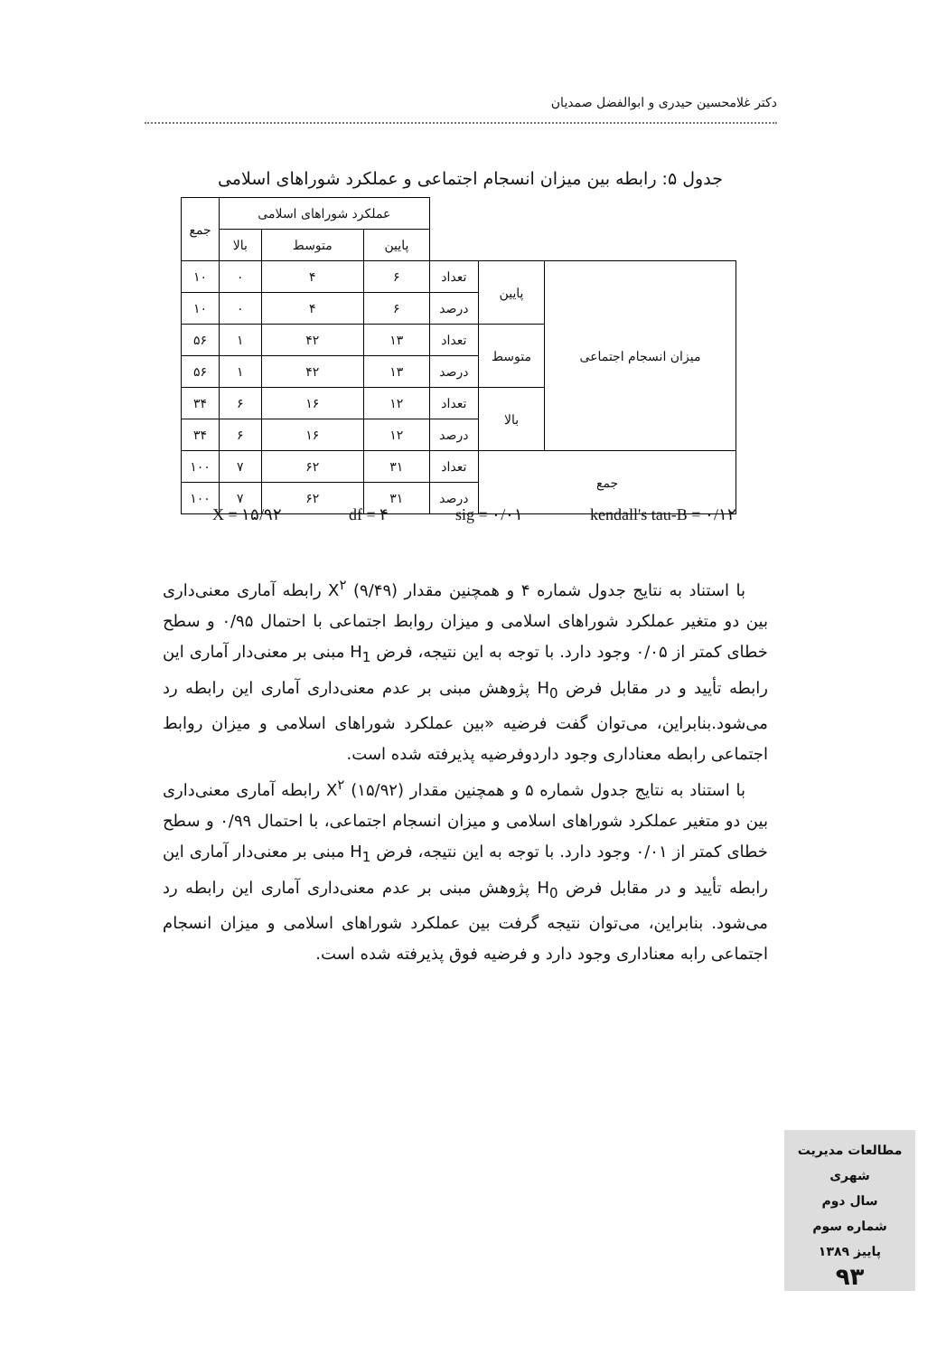دکتر غلامحسین حیدری و ابوالفضل صمدیان
جدول ۵: رابطه بین میزان انسجام اجتماعی و عملکرد شوراهای اسلامی
| | | | عملکرد شوراهای اسلامی | | | جمع |
| --- | --- | --- | --- | --- | --- | --- |
| | | | پایین | متوسط | بالا | |
| میزان انسجام اجتماعی | پایین | تعداد | ۶ | ۴ | ۰ | ۱۰ |
| | | درصد | ۶ | ۴ | ۰ | ۱۰ |
| | متوسط | تعداد | ۱۳ | ۴۲ | ۱ | ۵۶ |
| | | درصد | ۱۳ | ۴۲ | ۱ | ۵۶ |
| | بالا | تعداد | ۱۲ | ۱۶ | ۶ | ۳۴ |
| | | درصد | ۱۲ | ۱۶ | ۶ | ۳۴ |
| جمع | | تعداد | ۳۱ | ۶۲ | ۷ | ۱۰۰ |
| | | درصد | ۳۱ | ۶۲ | ۷ | ۱۰۰ |
X = ۱۵/۹۲ df = ۴ sig = ۰/۰۱ kendall's tau-B = ۰/۱۲
با استناد به نتایج جدول شماره ۴ و همچنین مقدار X<sup>۲</sup> (۹/۴۹) رابطه آماری معنی‌داری بین دو متغیر عملکرد شوراهای اسلامی و میزان روابط اجتماعی با احتمال ۰/۹۵ و سطح خطای کمتر از ۰/۰۵ وجود دارد. با توجه به این نتیجه، فرض H<sub>1</sub> مبنی بر معنی‌دار آماری این رابطه تأیید و در مقابل فرض H<sub>0</sub> پژوهش مبنی بر عدم معنی‌داری آماری این رابطه رد می‌شود.بنابراین، می‌توان گفت فرضیه «بین عملکرد شوراهای اسلامی و میزان روابط اجتماعی رابطه معناداری وجود داردوفرضیه پذیرفته شده است.
با استناد به نتایج جدول شماره ۵ و همچنین مقدار X<sup>۲</sup> (۱۵/۹۲) رابطه آماری معنی‌داری بین دو متغیر عملکرد شوراهای اسلامی و میزان انسجام اجتماعی، با احتمال ۰/۹۹ و سطح خطای کمتر از ۰/۰۱ وجود دارد. با توجه به این نتیجه، فرض H<sub>1</sub> مبنی بر معنی‌دار آماری این رابطه تأیید و در مقابل فرض H<sub>0</sub> پژوهش مبنی بر عدم معنی‌داری آماری این رابطه رد می‌شود. بنابراین، می‌توان نتیجه گرفت بین عملکرد شوراهای اسلامی و میزان انسجام اجتماعی رابه معناداری وجود دارد و فرضیه فوق پذیرفته شده است.
مطالعات مدیریت شهری
سال دوم
شماره سوم
پاییز ۱۳۸۹
۹۳